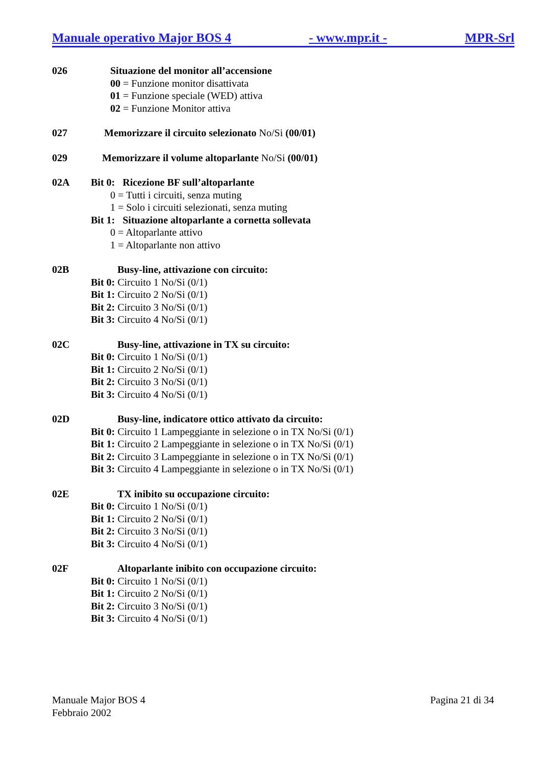Manuale operativo Major BOS 4 - www.mpr.it - MPR-Srl
026 Situazione del monitor all’accensione
00 = Funzione monitor disattivata
01 = Funzione speciale (WED) attiva
02 = Funzione Monitor attiva
027 Memorizzare il circuito selezionato No/Si (00/01)
029 Memorizzare il volume altoparlante No/Si (00/01)
02A Bit 0: Ricezione BF sull’altoparlante
0 = Tutti i circuiti, senza muting
1 = Solo i circuiti selezionati, senza muting
Bit 1: Situazione altoparlante a cornetta sollevata
0 = Altoparlante attivo
1 = Altoparlante non attivo
02B Busy-line, attivazione con circuito:
Bit 0: Circuito 1 No/Si (0/1)
Bit 1: Circuito 2 No/Si (0/1)
Bit 2: Circuito 3 No/Si (0/1)
Bit 3: Circuito 4 No/Si (0/1)
02C Busy-line, attivazione in TX su circuito:
Bit 0: Circuito 1 No/Si (0/1)
Bit 1: Circuito 2 No/Si (0/1)
Bit 2: Circuito 3 No/Si (0/1)
Bit 3: Circuito 4 No/Si (0/1)
02D Busy-line, indicatore ottico attivato da circuito:
Bit 0: Circuito 1 Lampeggiante in selezione o in TX No/Si (0/1)
Bit 1: Circuito 2 Lampeggiante in selezione o in TX No/Si (0/1)
Bit 2: Circuito 3 Lampeggiante in selezione o in TX No/Si (0/1)
Bit 3: Circuito 4 Lampeggiante in selezione o in TX No/Si (0/1)
02E TX inibito su occupazione circuito:
Bit 0: Circuito 1 No/Si (0/1)
Bit 1: Circuito 2 No/Si (0/1)
Bit 2: Circuito 3 No/Si (0/1)
Bit 3: Circuito 4 No/Si (0/1)
02F Altoparlante inibito con occupazione circuito:
Bit 0: Circuito 1 No/Si (0/1)
Bit 1: Circuito 2 No/Si (0/1)
Bit 2: Circuito 3 No/Si (0/1)
Bit 3: Circuito 4 No/Si (0/1)
Manuale Major BOS 4
Febbraio 2002
Pagina 21 di 34